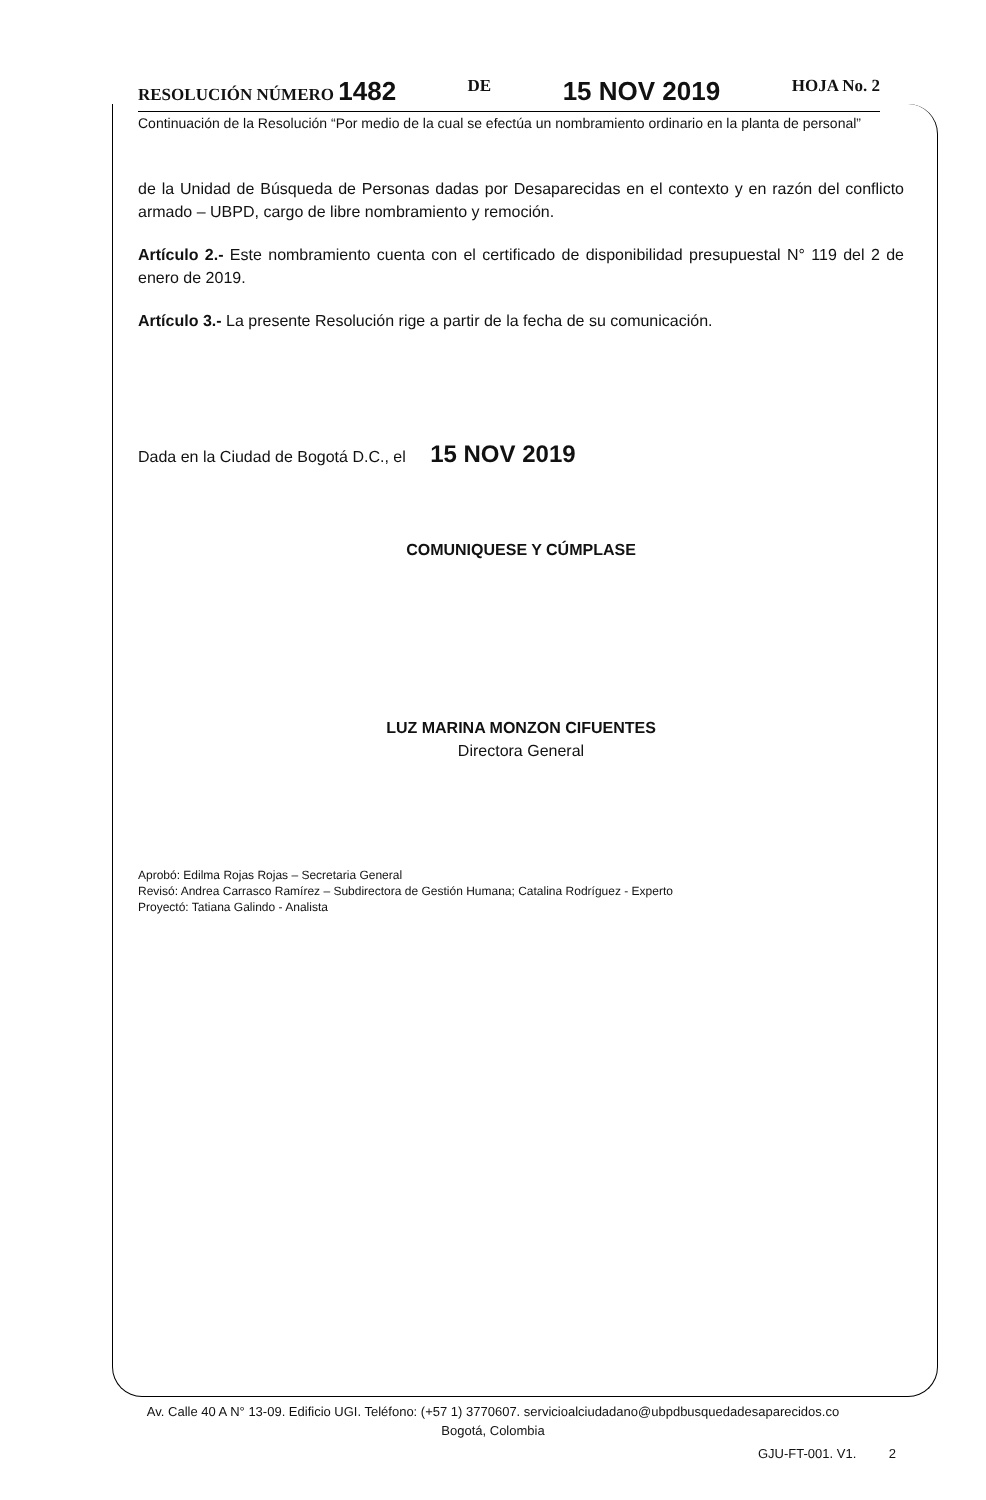RESOLUCIÓN NÚMERO 1482 DE 15 NOV 2019 HOJA No. 2
Continuación de la Resolución “Por medio de la cual se efectúa un nombramiento ordinario en la planta de personal”
de la Unidad de Búsqueda de Personas dadas por Desaparecidas en el contexto y en razón del conflicto armado – UBPD, cargo de libre nombramiento y remoción.
Artículo 2.- Este nombramiento cuenta con el certificado de disponibilidad presupuestal N° 119 del 2 de enero de 2019.
Artículo 3.- La presente Resolución rige a partir de la fecha de su comunicación.
Dada en la Ciudad de Bogotá D.C., el 15 NOV 2019
COMUNIQUESE Y CÚMPLASE
LUZ MARINA MONZON CIFUENTES
Directora General
Aprobó: Edilma Rojas Rojas – Secretaria General
Revisó: Andrea Carrasco Ramírez – Subdirectora de Gestión Humana; Catalina Rodríguez - Experto
Proyectó: Tatiana Galindo - Analista
Av. Calle 40 A N° 13-09. Edificio UGI. Teléfono: (+57 1) 3770607. servicioalciudadano@ubpdbusquedadesaparecidos.co
Bogotá, Colombia
GJU-FT-001. V1. 2